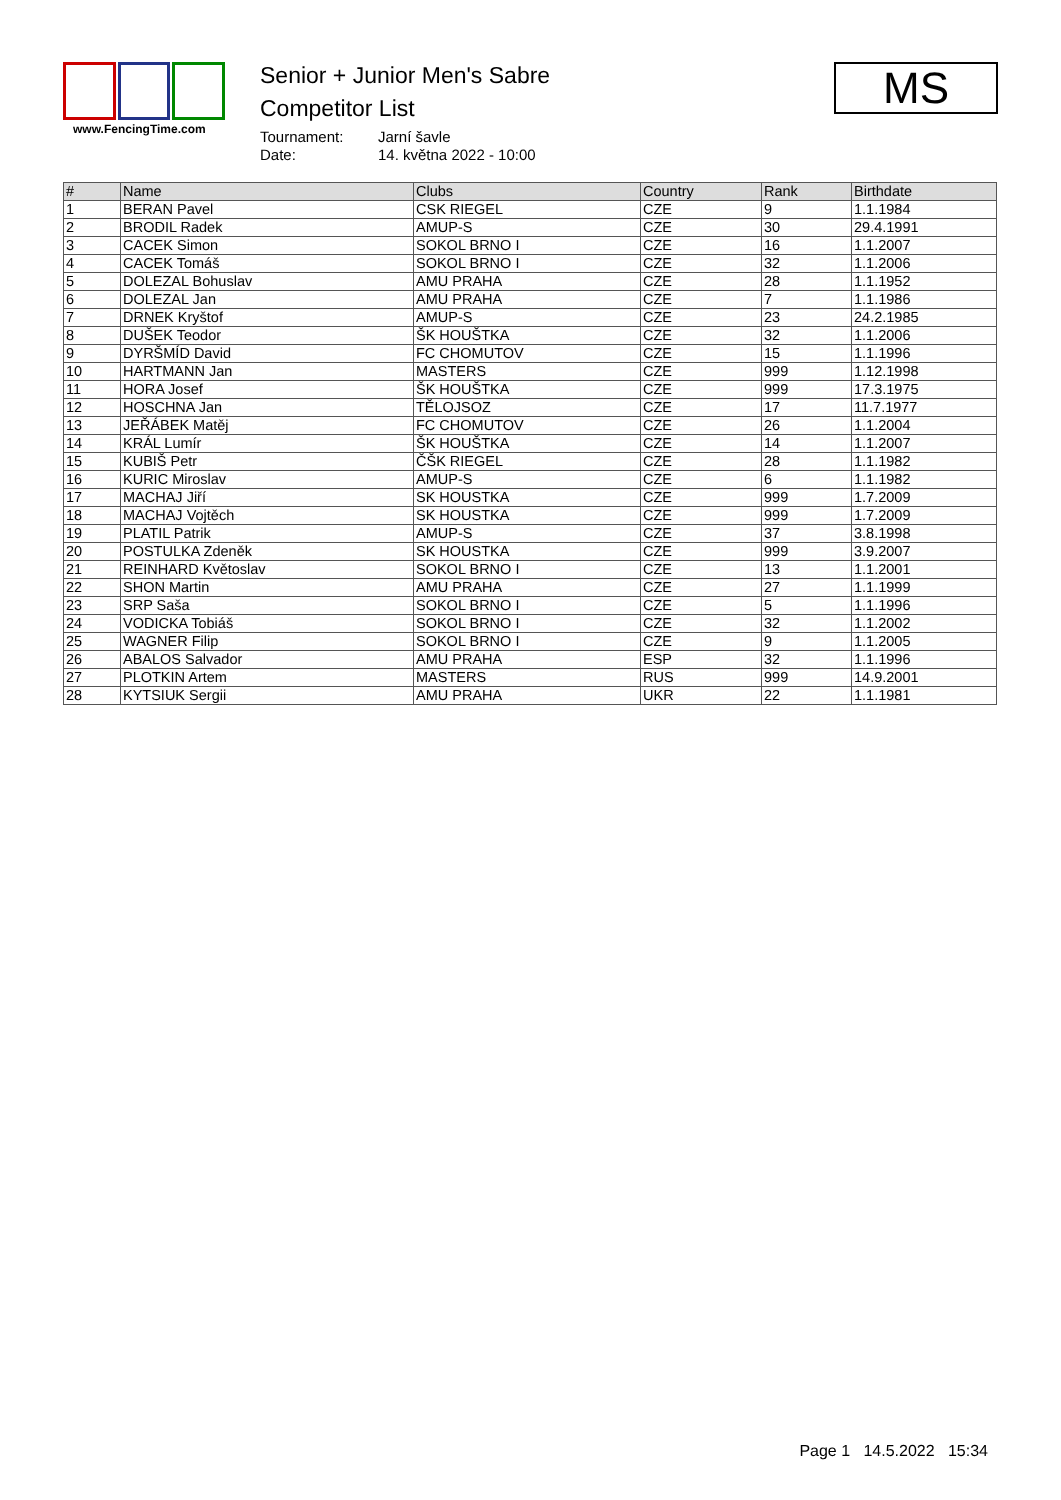www.FencingTime.com
Senior + Junior Men's Sabre
Competitor List
Tournament: Jarní šavle Date: 14. května 2022 - 10:00
MS
| # | Name | Clubs | Country | Rank | Birthdate |
| --- | --- | --- | --- | --- | --- |
| 1 | BERAN Pavel | CSK RIEGEL | CZE | 9 | 1.1.1984 |
| 2 | BRODIL Radek | AMUP-S | CZE | 30 | 29.4.1991 |
| 3 | CACEK Simon | SOKOL BRNO I | CZE | 16 | 1.1.2007 |
| 4 | CACEK Tomáš | SOKOL BRNO I | CZE | 32 | 1.1.2006 |
| 5 | DOLEZAL Bohuslav | AMU PRAHA | CZE | 28 | 1.1.1952 |
| 6 | DOLEZAL Jan | AMU PRAHA | CZE | 7 | 1.1.1986 |
| 7 | DRNEK Kryštof | AMUP-S | CZE | 23 | 24.2.1985 |
| 8 | DUŠEK Teodor | ŠK HOUŠTKA | CZE | 32 | 1.1.2006 |
| 9 | DYRŠMÍD David | FC CHOMUTOV | CZE | 15 | 1.1.1996 |
| 10 | HARTMANN Jan | MASTERS | CZE | 999 | 1.12.1998 |
| 11 | HORA Josef | ŠK HOUŠTKA | CZE | 999 | 17.3.1975 |
| 12 | HOSCHNA Jan | TĚLOJSOZ | CZE | 17 | 11.7.1977 |
| 13 | JEŘÁBEK Matěj | FC CHOMUTOV | CZE | 26 | 1.1.2004 |
| 14 | KRÁL Lumír | ŠK HOUŠTKA | CZE | 14 | 1.1.2007 |
| 15 | KUBIŠ Petr | ČŠK RIEGEL | CZE | 28 | 1.1.1982 |
| 16 | KURIC Miroslav | AMUP-S | CZE | 6 | 1.1.1982 |
| 17 | MACHAJ Jiří | SK HOUSTKA | CZE | 999 | 1.7.2009 |
| 18 | MACHAJ Vojtěch | SK HOUSTKA | CZE | 999 | 1.7.2009 |
| 19 | PLATIL Patrik | AMUP-S | CZE | 37 | 3.8.1998 |
| 20 | POSTULKA Zdeněk | SK HOUSTKA | CZE | 999 | 3.9.2007 |
| 21 | REINHARD Květoslav | SOKOL BRNO I | CZE | 13 | 1.1.2001 |
| 22 | SHON Martin | AMU PRAHA | CZE | 27 | 1.1.1999 |
| 23 | SRP Saša | SOKOL BRNO I | CZE | 5 | 1.1.1996 |
| 24 | VODICKA Tobiáš | SOKOL BRNO I | CZE | 32 | 1.1.2002 |
| 25 | WAGNER Filip | SOKOL BRNO I | CZE | 9 | 1.1.2005 |
| 26 | ABALOS Salvador | AMU PRAHA | ESP | 32 | 1.1.1996 |
| 27 | PLOTKIN Artem | MASTERS | RUS | 999 | 14.9.2001 |
| 28 | KYTSIUK Sergii | AMU PRAHA | UKR | 22 | 1.1.1981 |
Page 1 14.5.2022 15:34